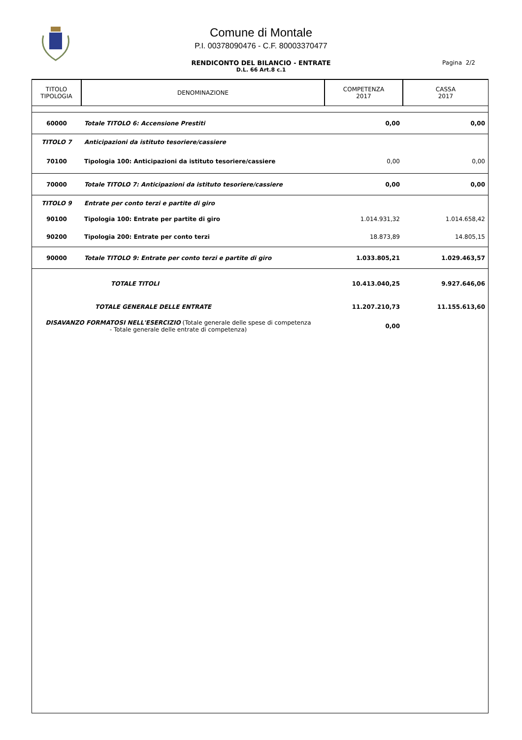Comune di Montale
P.I. 00378090476 - C.F. 80003370477
RENDICONTO DEL BILANCIO - ENTRATE
D.L. 66 Art.8 c.1
Pagina 2/2
| TITOLO TIPOLOGIA | DENOMINAZIONE | COMPETENZA 2017 | CASSA 2017 |
| 60000 | Totale TITOLO 6: Accensione Prestiti | 0,00 | 0,00 |
| TITOLO 7 | Anticipazioni da istituto tesoriere/cassiere | | |
| 70100 | Tipologia 100: Anticipazioni da istituto tesoriere/cassiere | 0,00 | 0,00 |
| 70000 | Totale TITOLO 7: Anticipazioni da istituto tesoriere/cassiere | 0,00 | 0,00 |
| TITOLO 9 | Entrate per conto terzi e partite di giro | | |
| 90100 | Tipologia 100: Entrate per partite di giro | 1.014.931,32 | 1.014.658,42 |
| 90200 | Tipologia 200: Entrate per conto terzi | 18.873,89 | 14.805,15 |
| 90000 | Totale TITOLO 9: Entrate per conto terzi e partite di giro | 1.033.805,21 | 1.029.463,57 |
| | TOTALE TITOLI | 10.413.040,25 | 9.927.646,06 |
| | TOTALE GENERALE DELLE ENTRATE | 11.207.210,73 | 11.155.613,60 |
| DISAVANZO FORMATOSI NELL'ESERCIZIO (Totale generale delle spese di competenza - Totale generale delle entrate di competenza) | | 0,00 | |